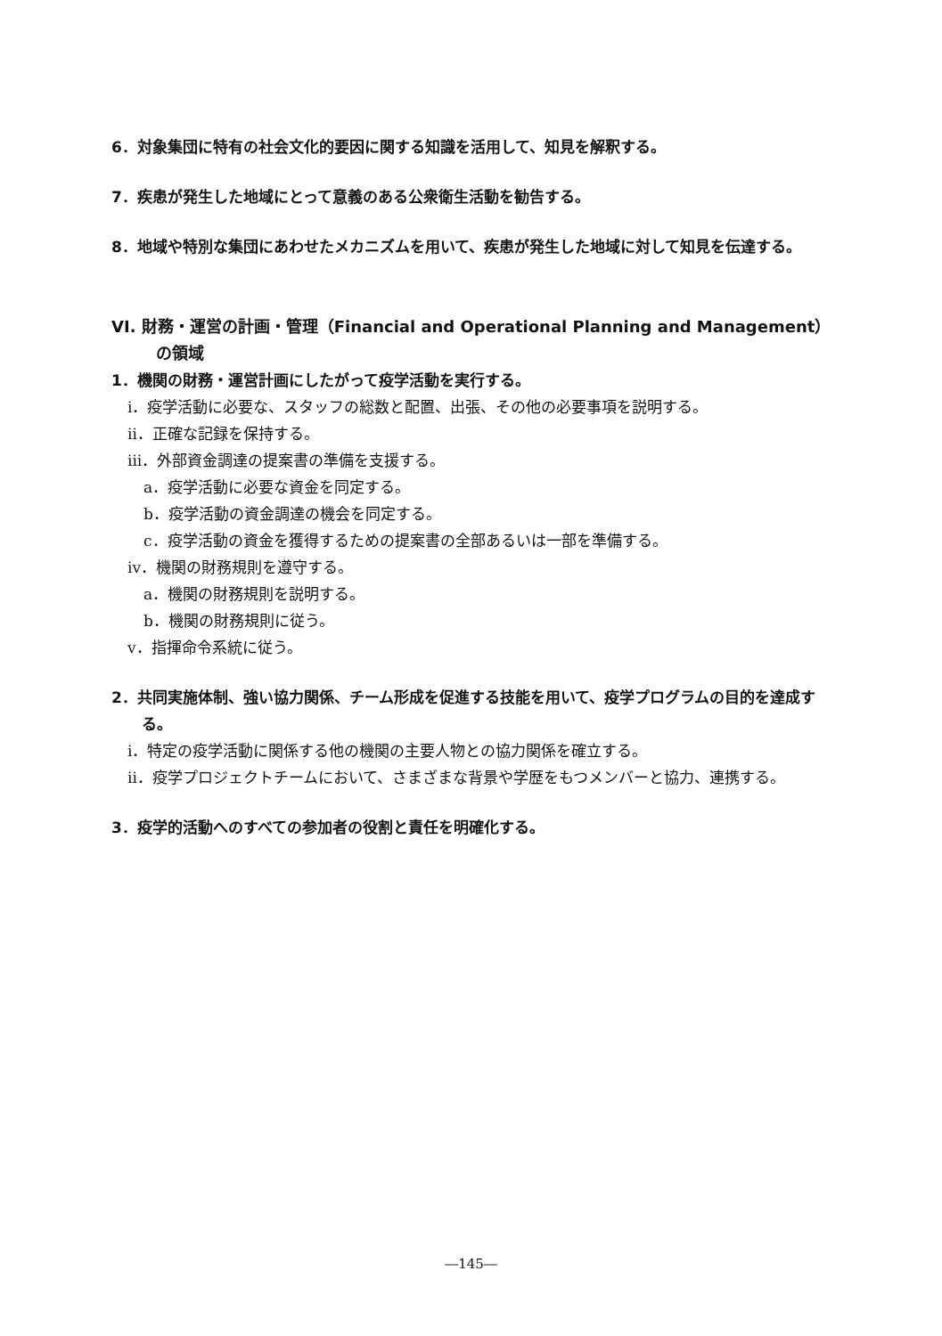6．対象集団に特有の社会文化的要因に関する知識を活用して、知見を解釈する。
7．疾患が発生した地域にとって意義のある公衆衛生活動を勧告する。
8．地域や特別な集団にあわせたメカニズムを用いて、疾患が発生した地域に対して知見を伝達する。
VI. 財務・運営の計画・管理（Financial and Operational Planning and Management）の領域
1．機関の財務・運営計画にしたがって疫学活動を実行する。
i．疫学活動に必要な、スタッフの総数と配置、出張、その他の必要事項を説明する。
ii．正確な記録を保持する。
iii．外部資金調達の提案書の準備を支援する。
a．疫学活動に必要な資金を同定する。
b．疫学活動の資金調達の機会を同定する。
c．疫学活動の資金を獲得するための提案書の全部あるいは一部を準備する。
iv．機関の財務規則を遵守する。
a．機関の財務規則を説明する。
b．機関の財務規則に従う。
v．指揮命令系統に従う。
2．共同実施体制、強い協力関係、チーム形成を促進する技能を用いて、疫学プログラムの目的を達成する。
i．特定の疫学活動に関係する他の機関の主要人物との協力関係を確立する。
ii．疫学プロジェクトチームにおいて、さまざまな背景や学歴をもつメンバーと協力、連携する。
3．疫学的活動へのすべての参加者の役割と責任を明確化する。
―145―